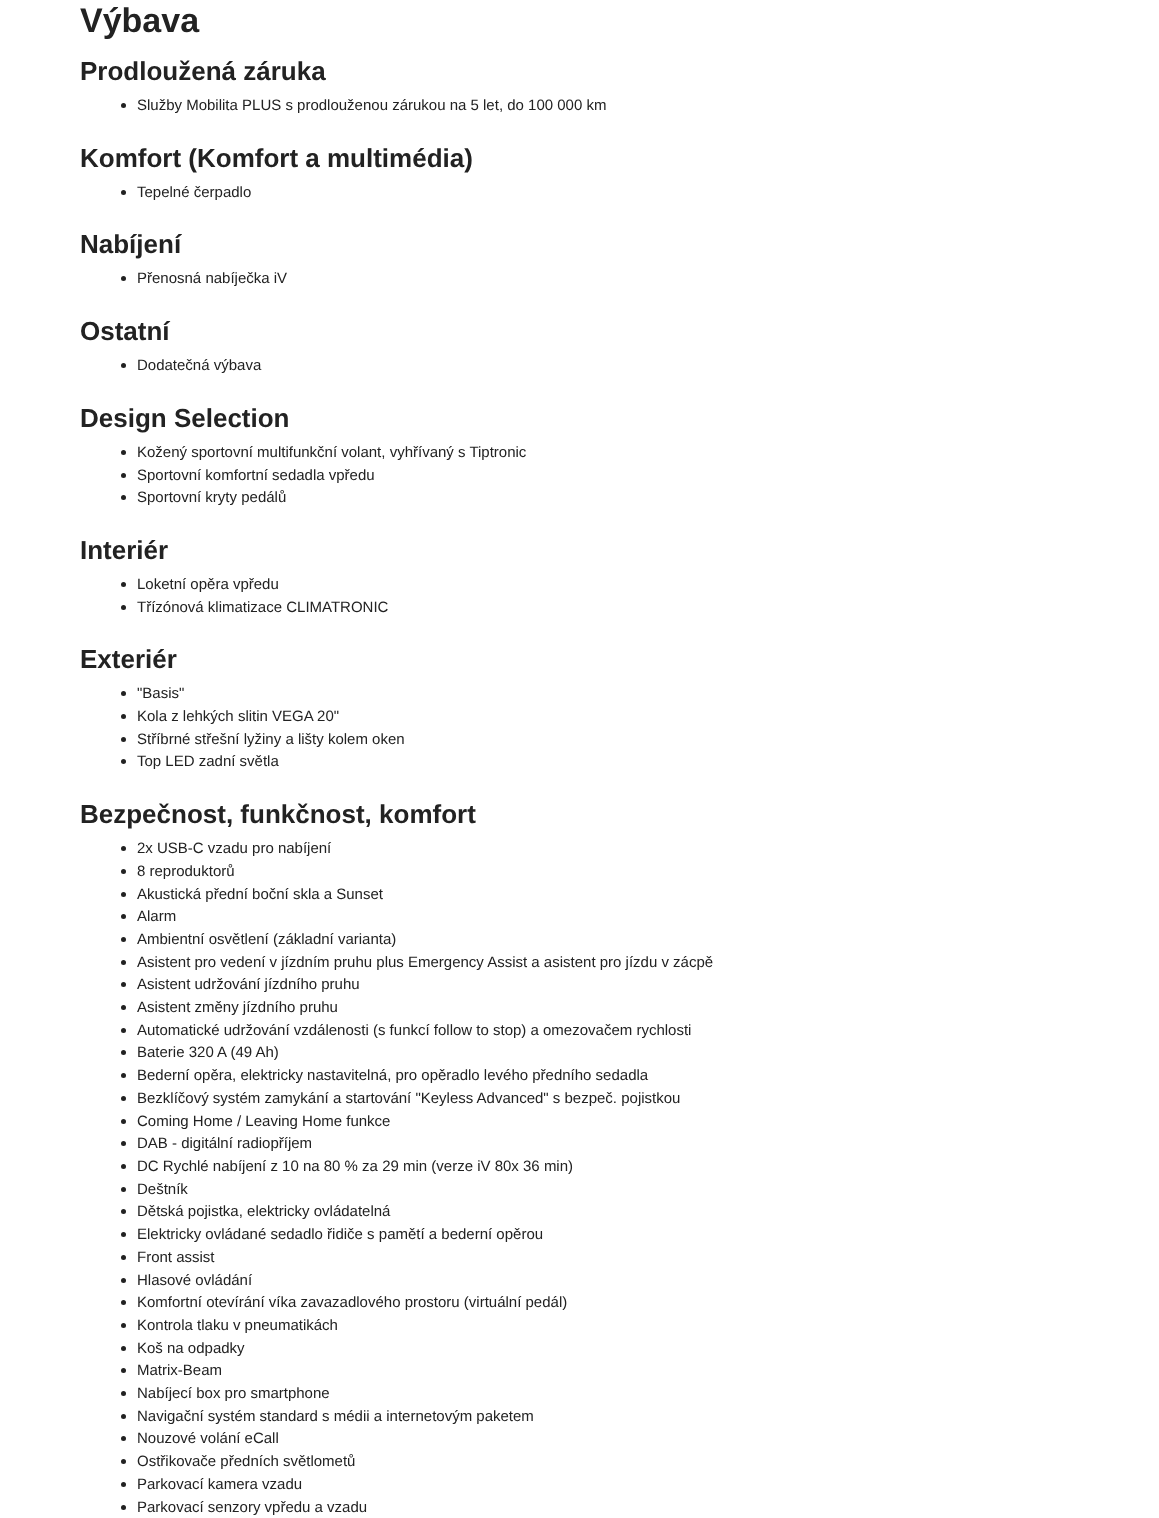Výbava
Prodloužená záruka
Služby Mobilita PLUS s prodlouženou zárukou na 5 let, do 100 000 km
Komfort (Komfort a multimédia)
Tepelné čerpadlo
Nabíjení
Přenosná nabíječka iV
Ostatní
Dodatečná výbava
Design Selection
Kožený sportovní multifunkční volant, vyhřívaný s Tiptronic
Sportovní komfortní sedadla vpředu
Sportovní kryty pedálů
Interiér
Loketní opěra vpředu
Třízónová klimatizace CLIMATRONIC
Exteriér
"Basis"
Kola z lehkých slitin VEGA 20"
Stříbrné střešní lyžiny a lišty kolem oken
Top LED zadní světla
Bezpečnost, funkčnost, komfort
2x USB-C vzadu pro nabíjení
8 reproduktorů
Akustická přední boční skla a Sunset
Alarm
Ambientní osvětlení (základní varianta)
Asistent pro vedení v jízdním pruhu plus Emergency Assist a asistent pro jízdu v zácpě
Asistent udržování jízdního pruhu
Asistent změny jízdního pruhu
Automatické udržování vzdálenosti (s funkcí follow to stop) a omezovačem rychlosti
Baterie 320 A (49 Ah)
Bederní opěra, elektricky nastavitelná, pro opěradlo levého předního sedadla
Bezklíčový systém zamykání a startování "Keyless Advanced" s bezpeč. pojistkou
Coming Home / Leaving Home funkce
DAB - digitální radiopříjem
DC Rychlé nabíjení z 10 na 80 % za 29 min (verze iV 80x 36 min)
Deštník
Dětská pojistka, elektricky ovládatelná
Elektricky ovládané sedadlo řidiče s pamětí a bederní opěrou
Front assist
Hlasové ovládání
Komfortní otevírání víka zavazadlového prostoru (virtuální pedál)
Kontrola tlaku v pneumatikách
Koš na odpadky
Matrix-Beam
Nabíjecí box pro smartphone
Navigační systém standard s médii a internetovým paketem
Nouzové volání eCall
Ostřikovače předních světlometů
Parkovací kamera vzadu
Parkovací senzory vpředu a vzadu